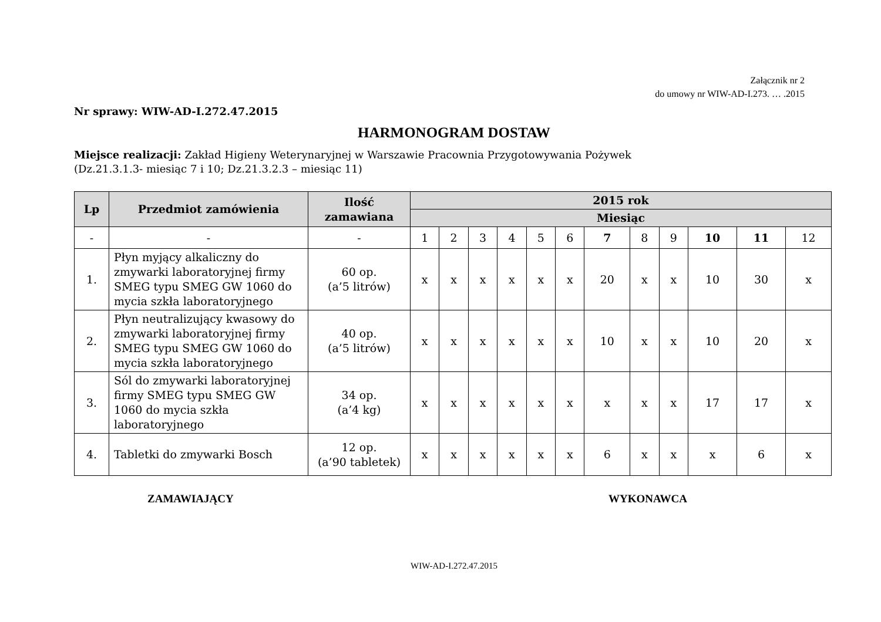Załącznik nr 2
do umowy nr WIW-AD-I.273. … .2015
Nr sprawy: WIW-AD-I.272.47.2015
HARMONOGRAM DOSTAW
Miejsce realizacji: Zakład Higieny Weterynaryjnej w Warszawie Pracownia Przygotowywania Pożywek
(Dz.21.3.1.3- miesiąc 7 i 10; Dz.21.3.2.3 – miesiąc 11)
| Lp | Przedmiot zamówienia | Ilość zamawiana | 2015 rok | | | | | | | | | | | |
| --- | --- | --- | --- | --- | --- | --- | --- | --- | --- | --- | --- | --- | --- | --- |
| | | | Miesiąc | | | | | | | | | | | |
| - | - | - | 1 | 2 | 3 | 4 | 5 | 6 | 7 | 8 | 9 | 10 | 11 | 12 |
| 1. | Płyn myjący alkaliczny do zmywarki laboratoryjnej firmy SMEG typu SMEG GW 1060 do mycia szkła laboratoryjnego | 60 op. (a’5 litrów) | x | x | x | x | x | x | 20 | x | x | 10 | 30 | x |
| 2. | Płyn neutralizujący kwasowy do zmywarki laboratoryjnej firmy SMEG typu SMEG GW 1060 do mycia szkła laboratoryjnego | 40 op. (a’5 litrów) | x | x | x | x | x | x | 10 | x | x | 10 | 20 | x |
| 3. | Sól do zmywarki laboratoryjnej firmy SMEG typu SMEG GW 1060 do mycia szkła laboratoryjnego | 34 op. (a’4 kg) | x | x | x | x | x | x | x | x | x | 17 | 17 | x |
| 4. | Tabletki do zmywarki Bosch | 12 op. (a’90 tabletek) | x | x | x | x | x | x | 6 | x | x | x | 6 | x |
ZAMAWIAJĄCY WYKONAWCA
WIW-AD-I.272.47.2015